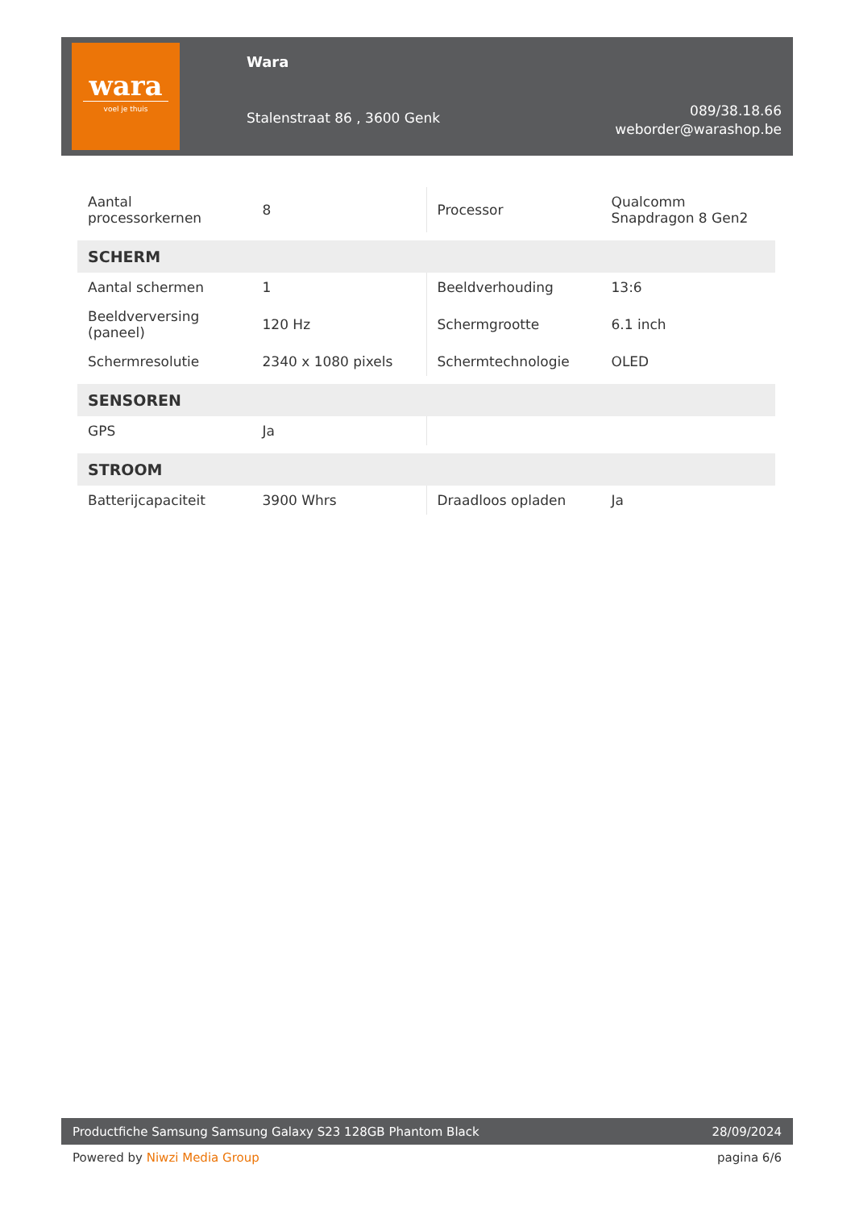wara
voel je thuis
Wara
Stalenstraat 86 , 3600 Genk
089/38.18.66
weborder@warashop.be
| Aantal processorkernen | 8 | Processor | Qualcomm Snapdragon 8 Gen2 |
| SCHERM | | | |
| Aantal schermen | 1 | Beeldverhouding | 13:6 |
| Beeldverversing (paneel) | 120 Hz | Schermgrootte | 6.1 inch |
| Schermresolutie | 2340 x 1080 pixels | Schermtechnologie | OLED |
| SENSOREN | | | |
| GPS | Ja | | |
| STROOM | | | |
| Batterijcapaciteit | 3900 Whrs | Draadloos opladen | Ja |
Productfiche Samsung Samsung Galaxy S23 128GB Phantom Black 28/09/2024
Powered by Niwzi Media Group pagina 6/6